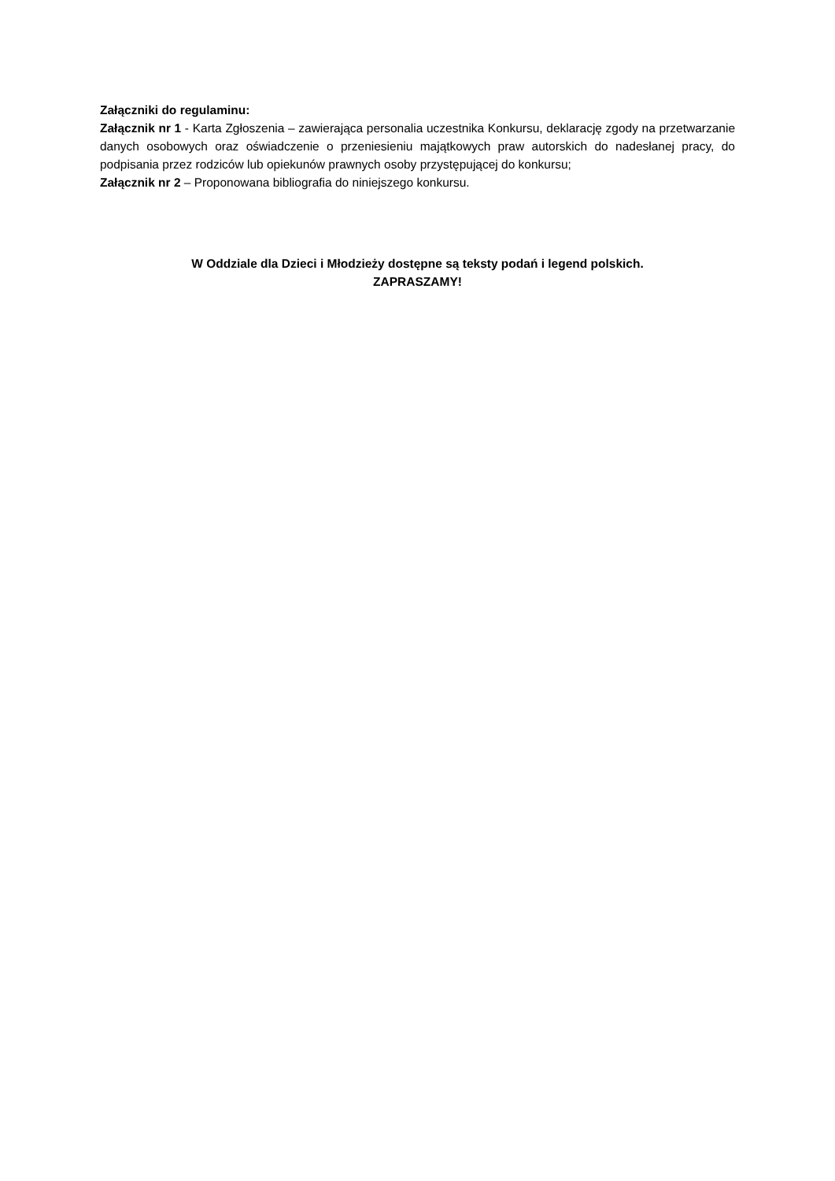Załączniki do regulaminu:
Załącznik nr 1 - Karta Zgłoszenia – zawierająca personalia uczestnika Konkursu, deklarację zgody na przetwarzanie danych osobowych oraz oświadczenie o przeniesieniu majątkowych praw autorskich do nadesłanej pracy, do podpisania przez rodziców lub opiekunów prawnych osoby przystępującej do konkursu;
Załącznik nr 2 – Proponowana bibliografia do niniejszego konkursu.
W Oddziale dla Dzieci i Młodzieży dostępne są teksty podań i legend polskich.
ZAPRASZAMY!